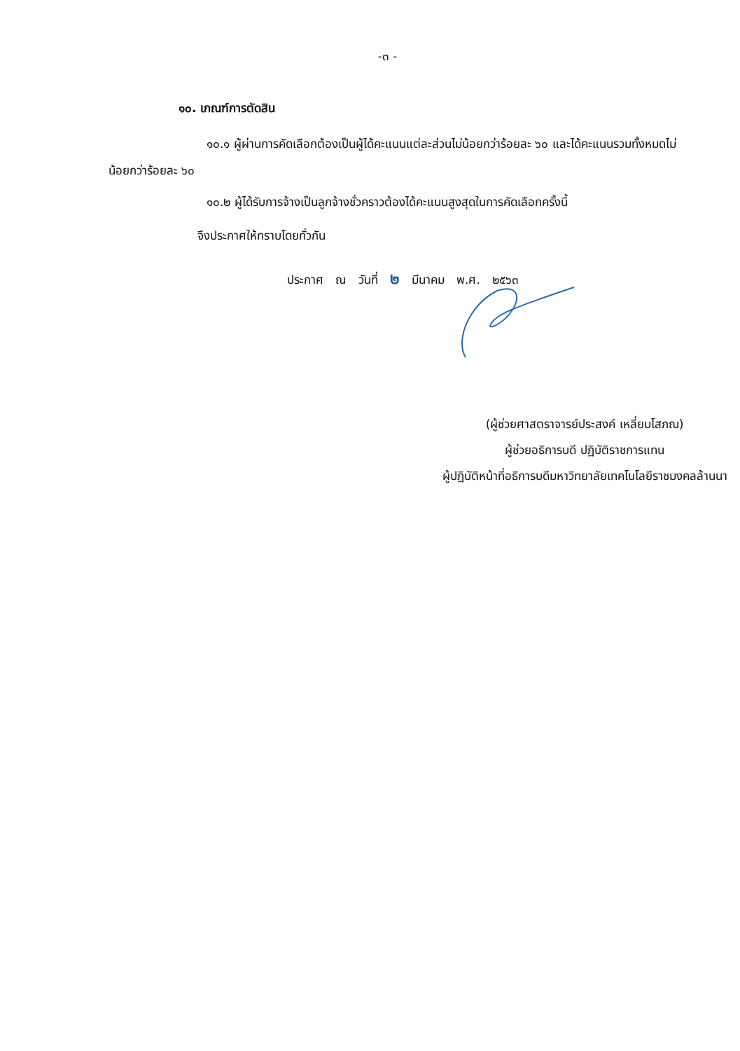-๓ -
๑๐. เกณฑ์การตัดสิน
๑๐.๑ ผู้ผ่านการคัดเลือกต้องเป็นผู้ได้คะแนนแต่ละส่วนไม่น้อยกว่าร้อยละ ๖๐ และได้คะแนนรวมทั้งหมดไม่น้อยกว่าร้อยละ ๖๐
๑๐.๒ ผู้ได้รับการจ้างเป็นลูกจ้างชั่วคราวต้องได้คะแนนสูงสุดในการคัดเลือกครั้งนี้
จึงประกาศให้ทราบโดยทั่วกัน
ประกาศ ณ วันที่ ๒ มีนาคม พ.ศ. ๒๕๖๓
(ผู้ช่วยศาสตราจารย์ประสงค์ เหลี่ยมโสภณ)
ผู้ช่วยอธิการบดี ปฏิบัติราชการแทน
ผู้ปฏิบัติหน้าที่อธิการบดีมหาวิทยาลัยเทคโนโลยีราชมงคลล้านนา